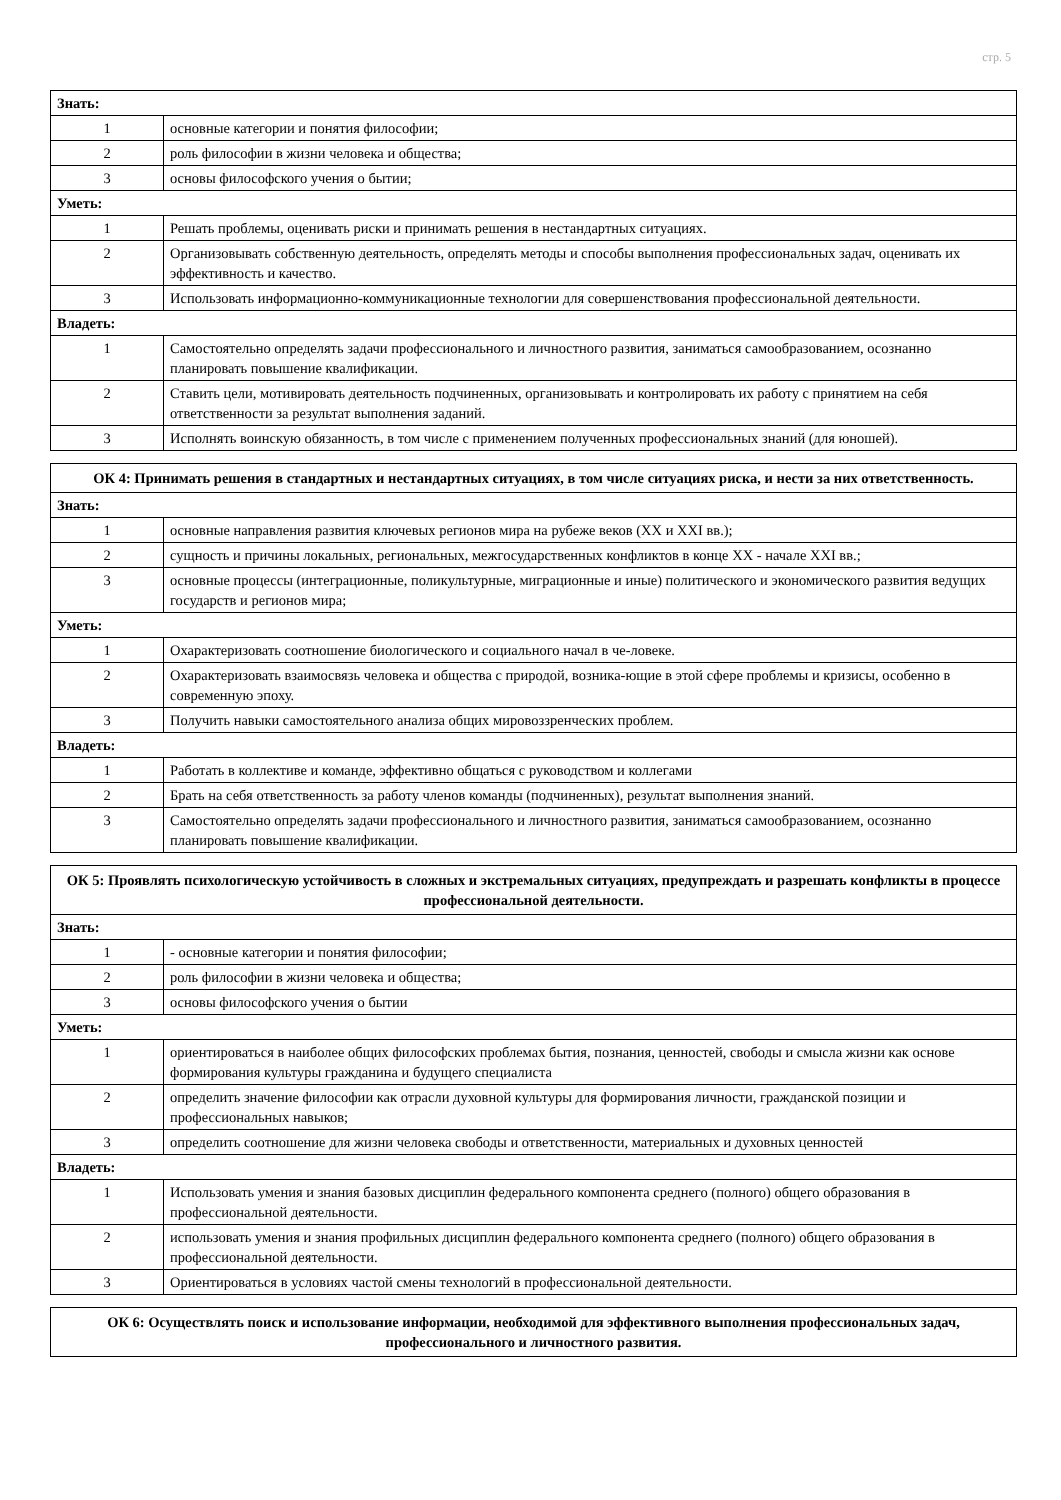стр. 5
| Знать: | |
| --- | --- |
| 1 | основные категории и понятия философии; |
| 2 | роль философии в жизни человека и общества; |
| 3 | основы философского учения о бытии; |
| Уметь: | |
| 1 | Решать проблемы, оценивать риски и принимать решения в нестандартных ситуациях. |
| 2 | Организовывать собственную деятельность, определять методы и способы выполнения профессиональных задач, оценивать их эффективность и качество. |
| 3 | Использовать информационно-коммуникационные технологии для совершенствования профессиональной деятельности. |
| Владеть: | |
| 1 | Самостоятельно определять задачи профессионального и личностного развития, заниматься самообразованием, осознанно планировать повышение квалификации. |
| 2 | Ставить цели, мотивировать деятельность подчиненных, организовывать и контролировать их работу с принятием на себя ответственности за результат выполнения заданий. |
| 3 | Исполнять воинскую обязанность, в том числе с применением полученных профессиональных знаний (для юношей). |
| ОК 4: Принимать решения в стандартных и нестандартных ситуациях, в том числе ситуациях риска, и нести за них ответственность. | |
| --- | --- |
| Знать: | |
| 1 | основные направления развития ключевых регионов мира на рубеже веков (XX и XXI вв.); |
| 2 | сущность и причины локальных, региональных, межгосударственных конфликтов в конце XX - начале XXI вв.; |
| 3 | основные процессы (интеграционные, поликультурные, миграционные и иные) политического и экономического развития ведущих государств и регионов мира; |
| Уметь: | |
| 1 | Охарактеризовать соотношение биологического и социального начал в че-ловеке. |
| 2 | Охарактеризовать взаимосвязь человека и общества с природой, возника-ющие в этой сфере проблемы и кризисы, особенно в современную эпоху. |
| 3 | Получить навыки самостоятельного анализа общих мировоззренческих проблем. |
| Владеть: | |
| 1 | Работать в коллективе и команде, эффективно общаться с руководством и коллегами |
| 2 | Брать на себя ответственность за работу членов команды (подчиненных), результат выполнения знаний. |
| 3 | Самостоятельно определять задачи профессионального и личностного развития, заниматься самообразованием, осознанно планировать повышение квалификации. |
| ОК 5: Проявлять психологическую устойчивость в сложных и экстремальных ситуациях, предупреждать и разрешать конфликты в процессе профессиональной деятельности. | |
| --- | --- |
| Знать: | |
| 1 | - основные категории и понятия философии; |
| 2 | роль философии в жизни человека и общества; |
| 3 | основы философского учения о бытии |
| Уметь: | |
| 1 | ориентироваться в наиболее общих философских проблемах бытия, познания, ценностей, свободы и смысла жизни как основе формирования культуры гражданина и будущего специалиста |
| 2 | определить значение философии как отрасли духовной культуры для формирования личности, гражданской позиции и профессиональных навыков; |
| 3 | определить соотношение для жизни человека свободы и ответственности, материальных и духовных ценностей |
| Владеть: | |
| 1 | Использовать умения и знания базовых дисциплин федерального компонента среднего (полного) общего образования в профессиональной деятельности. |
| 2 | использовать умения и знания профильных дисциплин федерального компонента среднего (полного) общего образования в профессиональной деятельности. |
| 3 | Ориентироваться в условиях частой смены технологий в профессиональной деятельности. |
| ОК 6: Осуществлять поиск и использование информации, необходимой для эффективного выполнения профессиональных задач, профессионального и личностного развития. |
| --- |